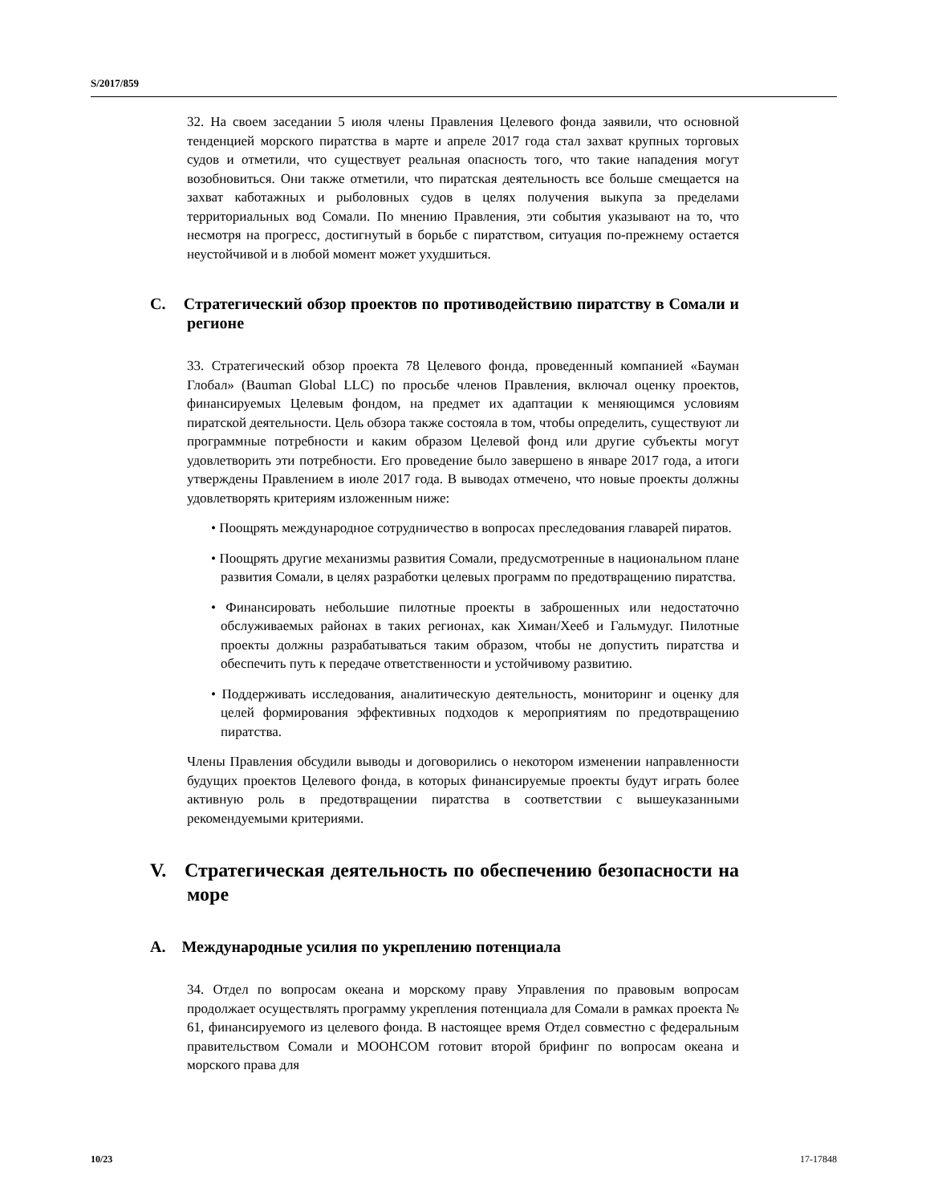S/2017/859
32. На своем заседании 5 июля члены Правления Целевого фонда заявили, что основной тенденцией морского пиратства в марте и апреле 2017 года стал захват крупных торговых судов и отметили, что существует реальная опасность того, что такие нападения могут возобновиться. Они также отметили, что пиратская деятельность все больше смещается на захват каботажных и рыболовных судов в целях получения выкупа за пределами территориальных вод Сомали. По мнению Правления, эти события указывают на то, что несмотря на прогресс, достигнутый в борьбе с пиратством, ситуация по-прежнему остается неустойчивой и в любой момент может ухудшиться.
C. Стратегический обзор проектов по противодействию пиратству в Сомали и регионе
33. Стратегический обзор проекта 78 Целевого фонда, проведенный компанией «Бауман Глобал» (Bauman Global LLC) по просьбе членов Правления, включал оценку проектов, финансируемых Целевым фондом, на предмет их адаптации к меняющимся условиям пиратской деятельности. Цель обзора также состояла в том, чтобы определить, существуют ли программные потребности и каким образом Целевой фонд или другие субъекты могут удовлетворить эти потребности. Его проведение было завершено в январе 2017 года, а итоги утверждены Правлением в июле 2017 года. В выводах отмечено, что новые проекты должны удовлетворять критериям изложенным ниже:
• Поощрять международное сотрудничество в вопросах преследования главарей пиратов.
• Поощрять другие механизмы развития Сомали, предусмотренные в национальном плане развития Сомали, в целях разработки целевых программ по предотвращению пиратства.
• Финансировать небольшие пилотные проекты в заброшенных или недостаточно обслуживаемых районах в таких регионах, как Химан/Хееб и Гальмудуг. Пилотные проекты должны разрабатываться таким образом, чтобы не допустить пиратства и обеспечить путь к передаче ответственности и устойчивому развитию.
• Поддерживать исследования, аналитическую деятельность, мониторинг и оценку для целей формирования эффективных подходов к мероприятиям по предотвращению пиратства.
Члены Правления обсудили выводы и договорились о некотором изменении направленности будущих проектов Целевого фонда, в которых финансируемые проекты будут играть более активную роль в предотвращении пиратства в соответствии с вышеуказанными рекомендуемыми критериями.
V. Стратегическая деятельность по обеспечению безопасности на море
A. Международные усилия по укреплению потенциала
34. Отдел по вопросам океана и морскому праву Управления по правовым вопросам продолжает осуществлять программу укрепления потенциала для Сомали в рамках проекта № 61, финансируемого из целевого фонда. В настоящее время Отдел совместно с федеральным правительством Сомали и МООНСОМ готовит второй брифинг по вопросам океана и морского права для
10/23 17-17848